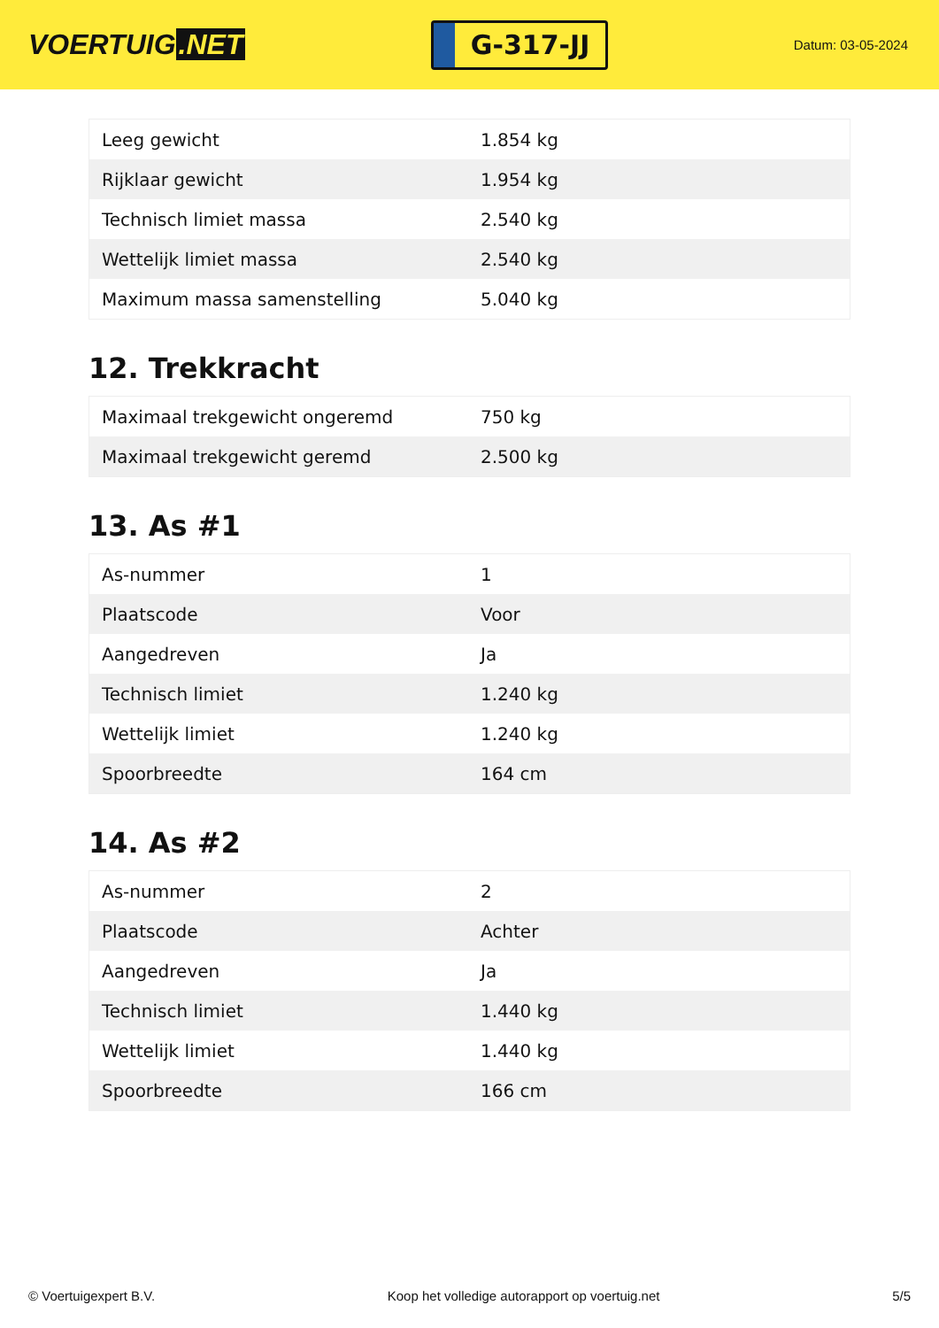VOERTUIG.NET
G-317-JJ
Datum: 03-05-2024
| Leeg gewicht | 1.854 kg |
| Rijklaar gewicht | 1.954 kg |
| Technisch limiet massa | 2.540 kg |
| Wettelijk limiet massa | 2.540 kg |
| Maximum massa samenstelling | 5.040 kg |
12. Trekkracht
| Maximaal trekgewicht ongeremd | 750 kg |
| Maximaal trekgewicht geremd | 2.500 kg |
13. As #1
| As-nummer | 1 |
| Plaatscode | Voor |
| Aangedreven | Ja |
| Technisch limiet | 1.240 kg |
| Wettelijk limiet | 1.240 kg |
| Spoorbreedte | 164 cm |
14. As #2
| As-nummer | 2 |
| Plaatscode | Achter |
| Aangedreven | Ja |
| Technisch limiet | 1.440 kg |
| Wettelijk limiet | 1.440 kg |
| Spoorbreedte | 166 cm |
© Voertuigexpert B.V. Koop het volledige autorapport op voertuig.net 5/5